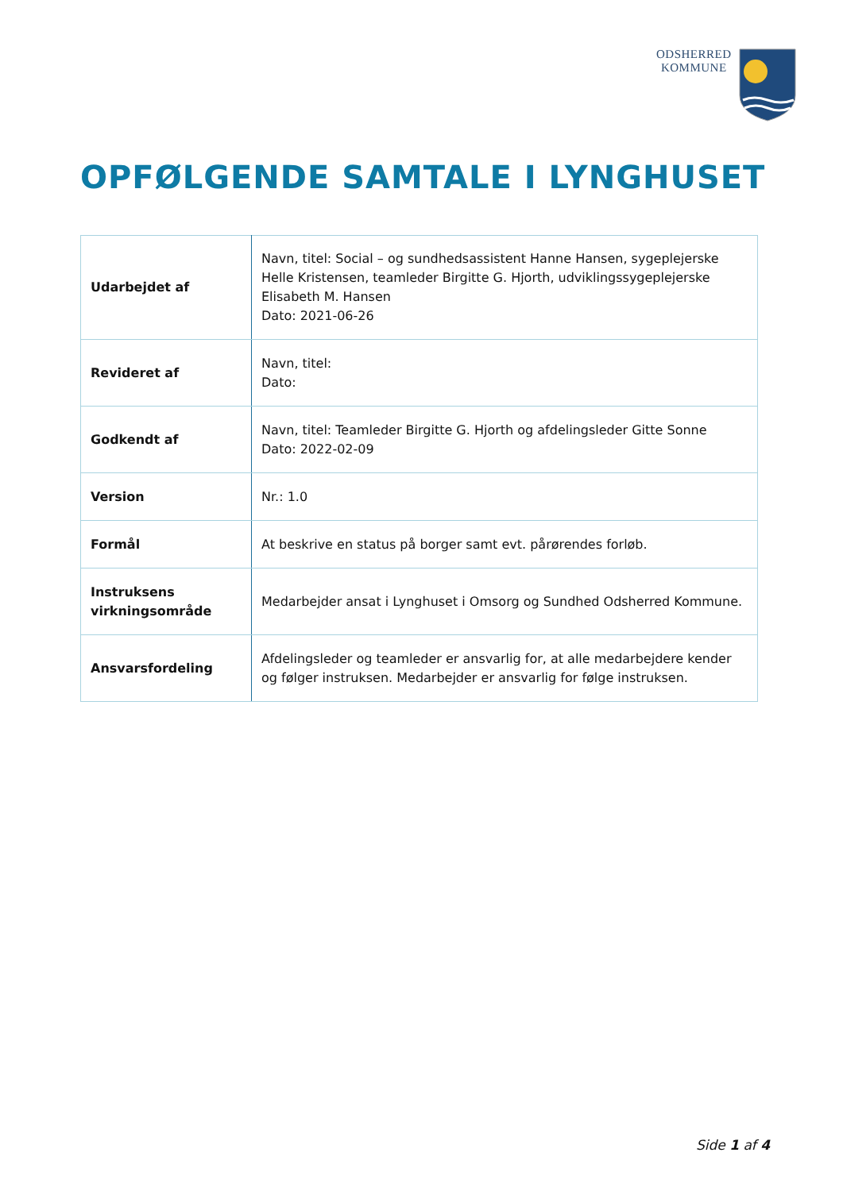ODSHERRED
KOMMUNE
OPFØLGENDE SAMTALE I LYNGHUSET
| Udarbejdet af | Navn, titel: Social – og sundhedsassistent Hanne Hansen, sygeplejerske Helle Kristensen, teamleder Birgitte G. Hjorth, udviklingssygeplejerske Elisabeth M. Hansen Dato: 2021-06-26 |
| Revideret af | Navn, titel: Dato: |
| Godkendt af | Navn, titel: Teamleder Birgitte G. Hjorth og afdelingsleder Gitte Sonne Dato: 2022-02-09 |
| Version | Nr.: 1.0 |
| Formål | At beskrive en status på borger samt evt. pårørendes forløb. |
| Instruksens virkningsområde | Medarbejder ansat i Lynghuset i Omsorg og Sundhed Odsherred Kommune. |
| Ansvarsfordeling | Afdelingsleder og teamleder er ansvarlig for, at alle medarbejdere kender og følger instruksen. Medarbejder er ansvarlig for følge instruksen. |
Side 1 af 4